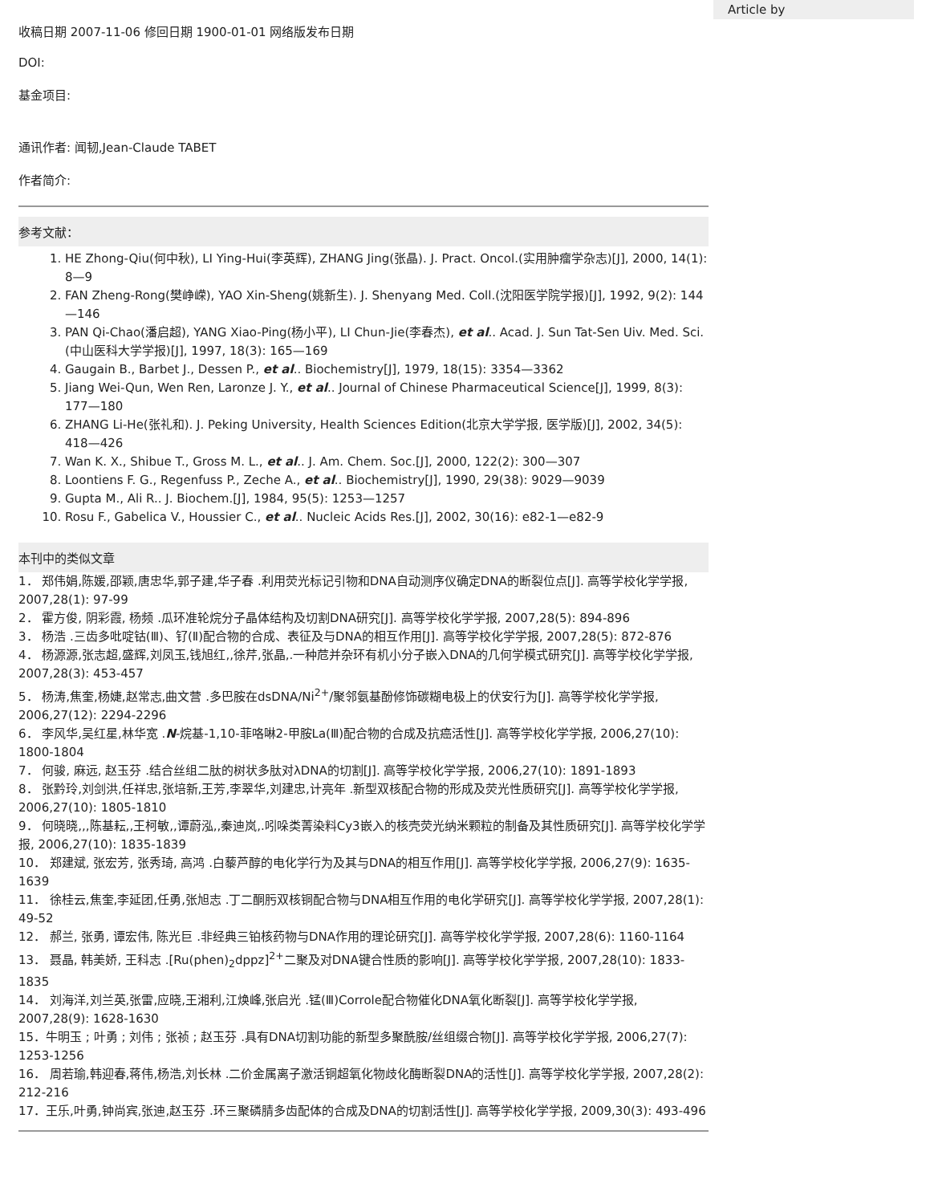收稿日期 2007-11-06 修回日期 1900-01-01 网络版发布日期
DOI:
基金项目:
通讯作者: 闻韧,Jean-Claude TABET
作者简介:
参考文献：
1. HE Zhong-Qiu(何中秋), LI Ying-Hui(李英辉), ZHANG Jing(张晶). J. Pract. Oncol.(实用肿瘤学杂志)[J], 2000, 14(1): 8—9
2. FAN Zheng-Rong(樊峥嵘), YAO Xin-Sheng(姚新生). J. Shenyang Med. Coll.(沈阳医学院学报)[J], 1992, 9(2): 144—146
3. PAN Qi-Chao(潘启超), YANG Xiao-Ping(杨小平), LI Chun-Jie(李春杰), et al.. Acad. J. Sun Tat-Sen Uiv. Med. Sci.(中山医科大学学报)[J], 1997, 18(3): 165—169
4. Gaugain B., Barbet J., Dessen P., et al.. Biochemistry[J], 1979, 18(15): 3354—3362
5. Jiang Wei-Qun, Wen Ren, Laronze J. Y., et al.. Journal of Chinese Pharmaceutical Science[J], 1999, 8(3): 177—180
6. ZHANG Li-He(张礼和). J. Peking University, Health Sciences Edition(北京大学学报, 医学版)[J], 2002, 34(5): 418—426
7. Wan K. X., Shibue T., Gross M. L., et al.. J. Am. Chem. Soc.[J], 2000, 122(2): 300—307
8. Loontiens F. G., Regenfuss P., Zeche A., et al.. Biochemistry[J], 1990, 29(38): 9029—9039
9. Gupta M., Ali R.. J. Biochem.[J], 1984, 95(5): 1253—1257
10. Rosu F., Gabelica V., Houssier C., et al.. Nucleic Acids Res.[J], 2002, 30(16): e82-1—e82-9
本刊中的类似文章
1． 郑伟娟,陈媛,邵颖,唐忠华,郭子建,华子春 .利用荧光标记引物和DNA自动测序仪确定DNA的断裂位点[J]. 高等学校化学学报, 2007,28(1): 97-99
2． 霍方俊, 阴彩霞, 杨频 .瓜环准轮烷分子晶体结构及切割DNA研究[J]. 高等学校化学学报, 2007,28(5): 894-896
3． 杨浩 .三齿多吡啶钴(Ⅲ)、钌(Ⅱ)配合物的合成、表征及与DNA的相互作用[J]. 高等学校化学学报, 2007,28(5): 872-876
4． 杨源源,张志超,盛辉,刘凤玉,钱旭红,,徐芹,张晶,.一种苊并杂环有机小分子嵌入DNA的几何学模式研究[J]. 高等学校化学学报, 2007,28(3): 453-457
5． 杨涛,焦奎,杨婕,赵常志,曲文营 .多巴胺在dsDNA/Ni<sup>2+</sup>/聚邻氨基酚修饰碳糊电极上的伏安行为[J]. 高等学校化学学报, 2006,27(12): 2294-2296
6． 李风华,吴红星,林华宽 .N-烷基-1,10-菲咯啉2-甲胺La(Ⅲ)配合物的合成及抗癌活性[J]. 高等学校化学学报, 2006,27(10): 1800-1804
7． 何骏, 麻远, 赵玉芬 .结合丝组二肽的树状多肽对λDNA的切割[J]. 高等学校化学学报, 2006,27(10): 1891-1893
8． 张黔玲,刘剑洪,任祥忠,张培新,王芳,李翠华,刘建忠,计亮年 .新型双核配合物的形成及荧光性质研究[J]. 高等学校化学学报, 2006,27(10): 1805-1810
9． 何晓晓,,,陈基耘,,王柯敏,,谭蔚泓,,秦迪岚,.吲哚类菁染料Cy3嵌入的核壳荧光纳米颗粒的制备及其性质研究[J]. 高等学校化学学报, 2006,27(10): 1835-1839
10． 郑建斌, 张宏芳, 张秀琦, 高鸿 .白藜芦醇的电化学行为及其与DNA的相互作用[J]. 高等学校化学学报, 2006,27(9): 1635-1639
11． 徐桂云,焦奎,李延团,任勇,张旭志 .丁二酮肟双核铜配合物与DNA相互作用的电化学研究[J]. 高等学校化学学报, 2007,28(1): 49-52
12． 郝兰, 张勇, 谭宏伟, 陈光巨 .非经典三铂核药物与DNA作用的理论研究[J]. 高等学校化学学报, 2007,28(6): 1160-1164
13． 聂晶, 韩美娇, 王科志 .[Ru(phen)<sub>2</sub>dppz]<sup>2+</sup>二聚及对DNA键合性质的影响[J]. 高等学校化学学报, 2007,28(10): 1833-1835
14． 刘海洋,刘兰英,张雷,应晓,王湘利,江焕峰,张启光 .锰(Ⅲ)Corrole配合物催化DNA氧化断裂[J]. 高等学校化学学报, 2007,28(9): 1628-1630
15．牛明玉 ; 叶勇 ; 刘伟 ; 张祯 ; 赵玉芬 .具有DNA切割功能的新型多聚酰胺/丝组缀合物[J]. 高等学校化学学报, 2006,27(7): 1253-1256
16． 周若瑜,韩迎春,蒋伟,杨浩,刘长林 .二价金属离子激活铜超氧化物歧化酶断裂DNA的活性[J]. 高等学校化学学报, 2007,28(2): 212-216
17．王乐,叶勇,钟尚宾,张迪,赵玉芬 .环三聚磷腈多齿配体的合成及DNA的切割活性[J]. 高等学校化学学报, 2009,30(3): 493-496
Article by